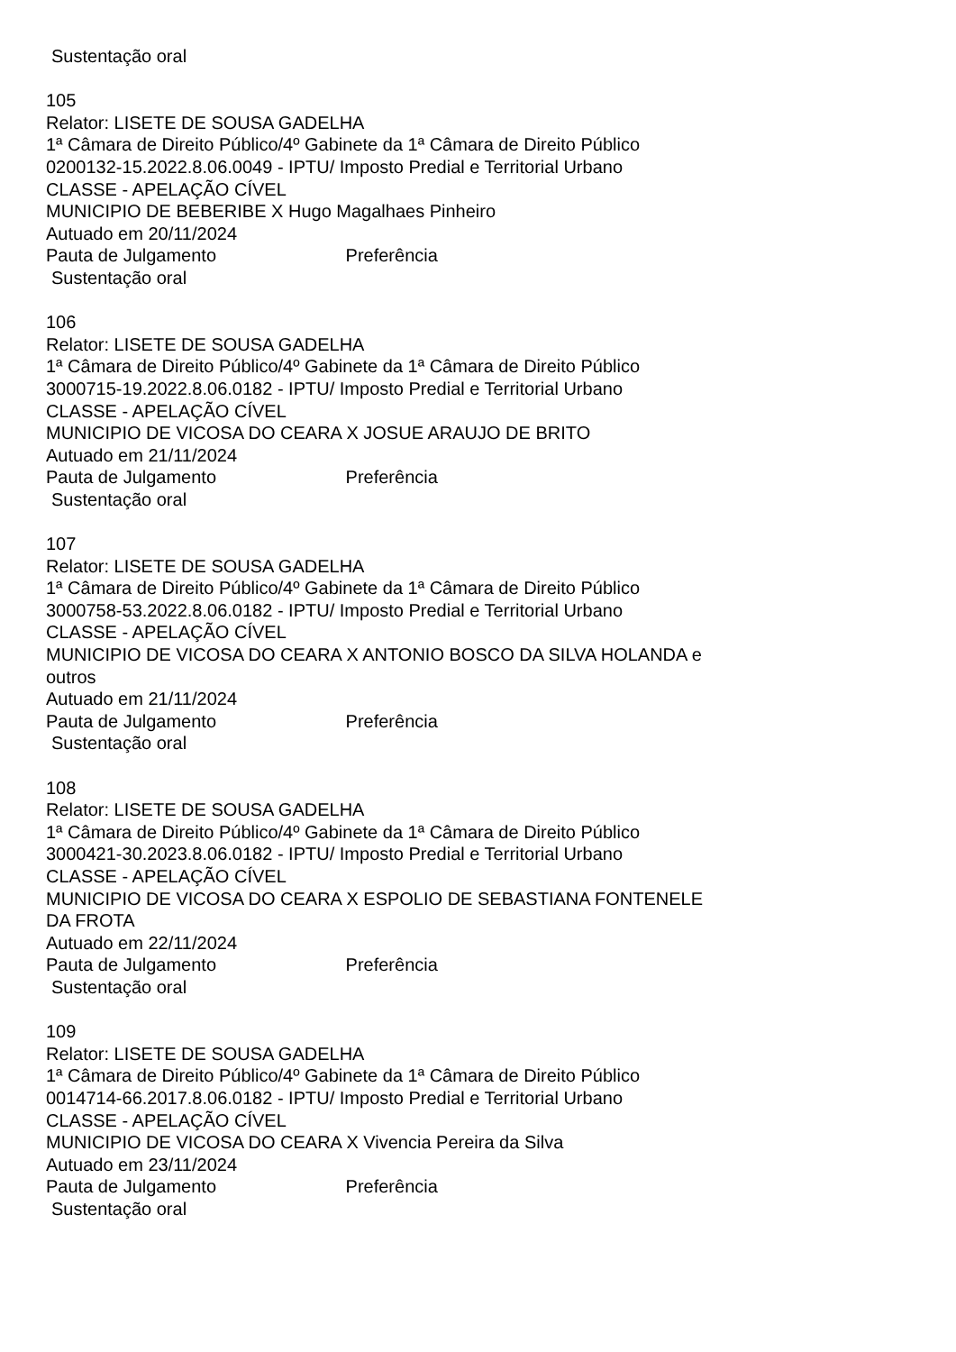Sustentação oral
105
Relator: LISETE DE SOUSA GADELHA
1ª Câmara de Direito Público/4º Gabinete da 1ª Câmara de Direito Público
0200132-15.2022.8.06.0049 - IPTU/ Imposto Predial e Territorial Urbano
CLASSE - APELAÇÃO CÍVEL
MUNICIPIO DE BEBERIBE X Hugo Magalhaes Pinheiro
Autuado em 20/11/2024
Pauta de Julgamento Preferência
Sustentação oral
106
Relator: LISETE DE SOUSA GADELHA
1ª Câmara de Direito Público/4º Gabinete da 1ª Câmara de Direito Público
3000715-19.2022.8.06.0182 - IPTU/ Imposto Predial e Territorial Urbano
CLASSE - APELAÇÃO CÍVEL
MUNICIPIO DE VICOSA DO CEARA X JOSUE ARAUJO DE BRITO
Autuado em 21/11/2024
Pauta de Julgamento Preferência
Sustentação oral
107
Relator: LISETE DE SOUSA GADELHA
1ª Câmara de Direito Público/4º Gabinete da 1ª Câmara de Direito Público
3000758-53.2022.8.06.0182 - IPTU/ Imposto Predial e Territorial Urbano
CLASSE - APELAÇÃO CÍVEL
MUNICIPIO DE VICOSA DO CEARA X ANTONIO BOSCO DA SILVA HOLANDA e
outros
Autuado em 21/11/2024
Pauta de Julgamento Preferência
Sustentação oral
108
Relator: LISETE DE SOUSA GADELHA
1ª Câmara de Direito Público/4º Gabinete da 1ª Câmara de Direito Público
3000421-30.2023.8.06.0182 - IPTU/ Imposto Predial e Territorial Urbano
CLASSE - APELAÇÃO CÍVEL
MUNICIPIO DE VICOSA DO CEARA X ESPOLIO DE SEBASTIANA FONTENELE
DA FROTA
Autuado em 22/11/2024
Pauta de Julgamento Preferência
Sustentação oral
109
Relator: LISETE DE SOUSA GADELHA
1ª Câmara de Direito Público/4º Gabinete da 1ª Câmara de Direito Público
0014714-66.2017.8.06.0182 - IPTU/ Imposto Predial e Territorial Urbano
CLASSE - APELAÇÃO CÍVEL
MUNICIPIO DE VICOSA DO CEARA X Vivencia Pereira da Silva
Autuado em 23/11/2024
Pauta de Julgamento Preferência
Sustentação oral